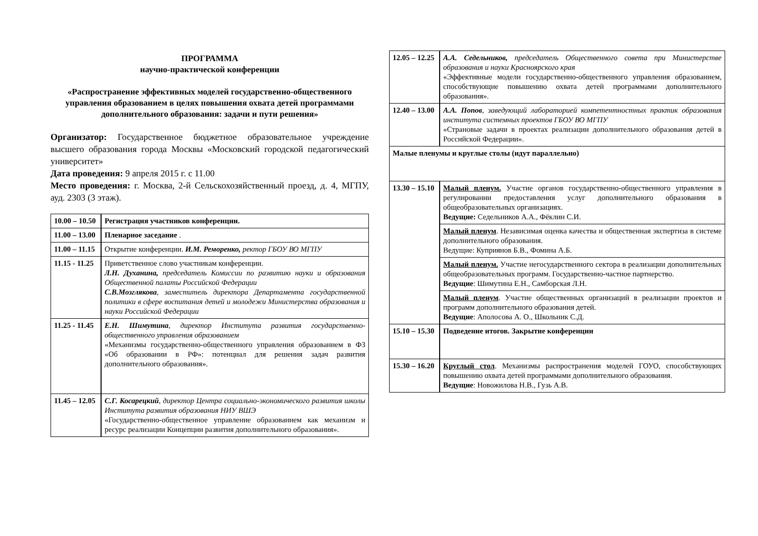ПРОГРАММА
научно-практической конференции
«Распространение эффективных моделей государственно-общественного управления образованием в целях повышения охвата детей программами дополнительного образования: задачи и пути решения»
Организатор: Государственное бюджетное образовательное учреждение высшего образования города Москвы «Московский городской педагогический университет»
Дата проведения: 9 апреля 2015 г. с 11.00
Место проведения: г. Москва, 2-й Сельскохозяйственный проезд, д. 4, МГПУ, ауд. 2303 (3 этаж).
| 10.00 – 10.50 | Регистрация участников конференции. |
| 11.00 – 13.00 | Пленарное заседание . |
| 11.00 – 11.15 | Открытие конференции. И.М. Реморенко, ректор ГБОУ ВО МГПУ |
| 11.15 - 11.25 | Приветственное слово участникам конференции. Л.Н. Духанина, председатель Комиссии по развитию науки и образования Общественной палаты Российской Федерации С.В.Мозглякова , заместитель директора Департамента государственной политики в сфере воспитания детей и молодежи Министерства образования и науки Российской Федерации |
| 11.25 - 11.45 | Е.Н. Шимутина , директор Института развития государственно-общественного управления образованием «Механизмы государственно-общественного управления образованием в ФЗ «Об образовании в РФ»: потенциал для решения задач развития дополнительного образования». |
| 11.45 – 12.05 | С.Г. Косарецкий , директор Центра социально-экономического развития школы Института развития образования НИУ ВШЭ «Государственно-общественное управление образованием как механизм и ресурс реализации Концепции развития дополнительного образования». |
| 12.05 – 12.25 | А.А. Седельников, председатель Общественного совета при Министерстве образования и науки Красноярского края «Эффективные модели государственно-общественного управления образованием, способствующие повышению охвата детей программами дополнительного образования». |
| 12.40 – 13.00 | А.А. Попов , заведующий лабораторией компетентностных практик образования института системных проектов ГБОУ ВО МГПУ «Страновые задачи в проектах реализации дополнительного образования детей в Российской Федерации». |
| Малые пленумы и круглые столы (идут параллельно) | |
| 13.30 – 15.10 | Малый пленум. Участие органов государственно-общественного управления в регулировании предоставления услуг дополнительного образования в общеобразовательных организациях. Ведущие: Седельников А.А., Фёклин С.И. |
| | Малый пленум . Независимая оценка качества и общественная экспертиза в системе дополнительного образования. Ведущие: Куприянов Б.В., Фомина А.Б. |
| | Малый пленум. Участие негосударственного сектора в реализации дополнительных общеобразовательных программ. Государственно-частное партнерство. Ведущие : Шимутина Е.Н., Самборская Л.Н. |
| | Малый пленум . Участие общественных организаций в реализации проектов и программ дополнительного образования детей. Ведущие : Аполосова А. О., Школьник С.Д. |
| 15.10 – 15.30 | Подведение итогов. Закрытие конференции |
| 15.30 – 16.20 | Круглый стол . Механизмы распространения моделей ГОУО, способствующих повышению охвата детей программами дополнительного образования. Ведущие : Новожилова Н.В., Гузь А.В. |